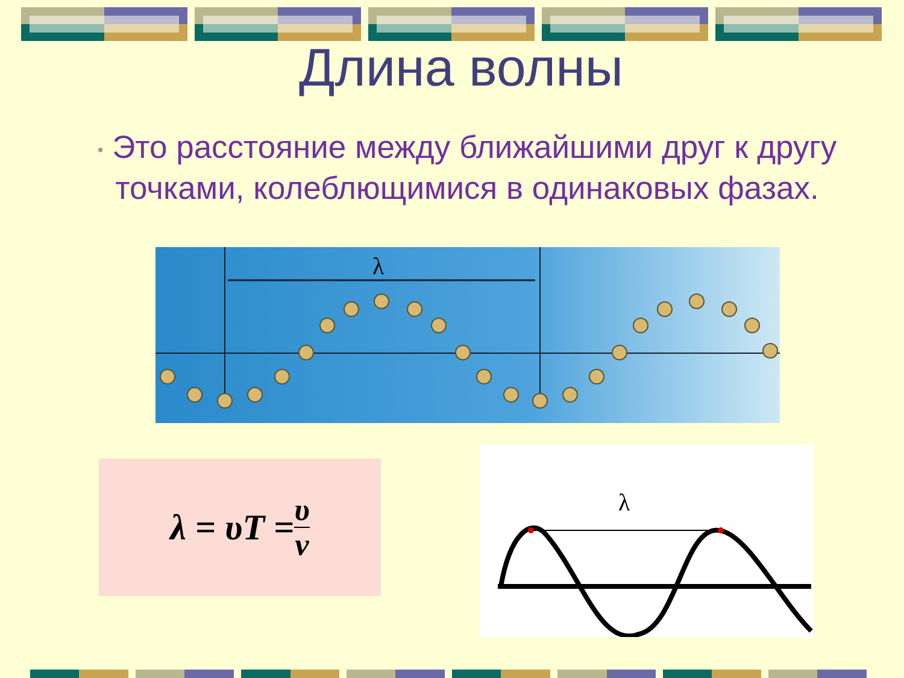Длина волны
• Это расстояние между ближайшими друг к другу точками, колеблющимися в одинаковых фазах.
λ
λ = υT = υ ν
λ